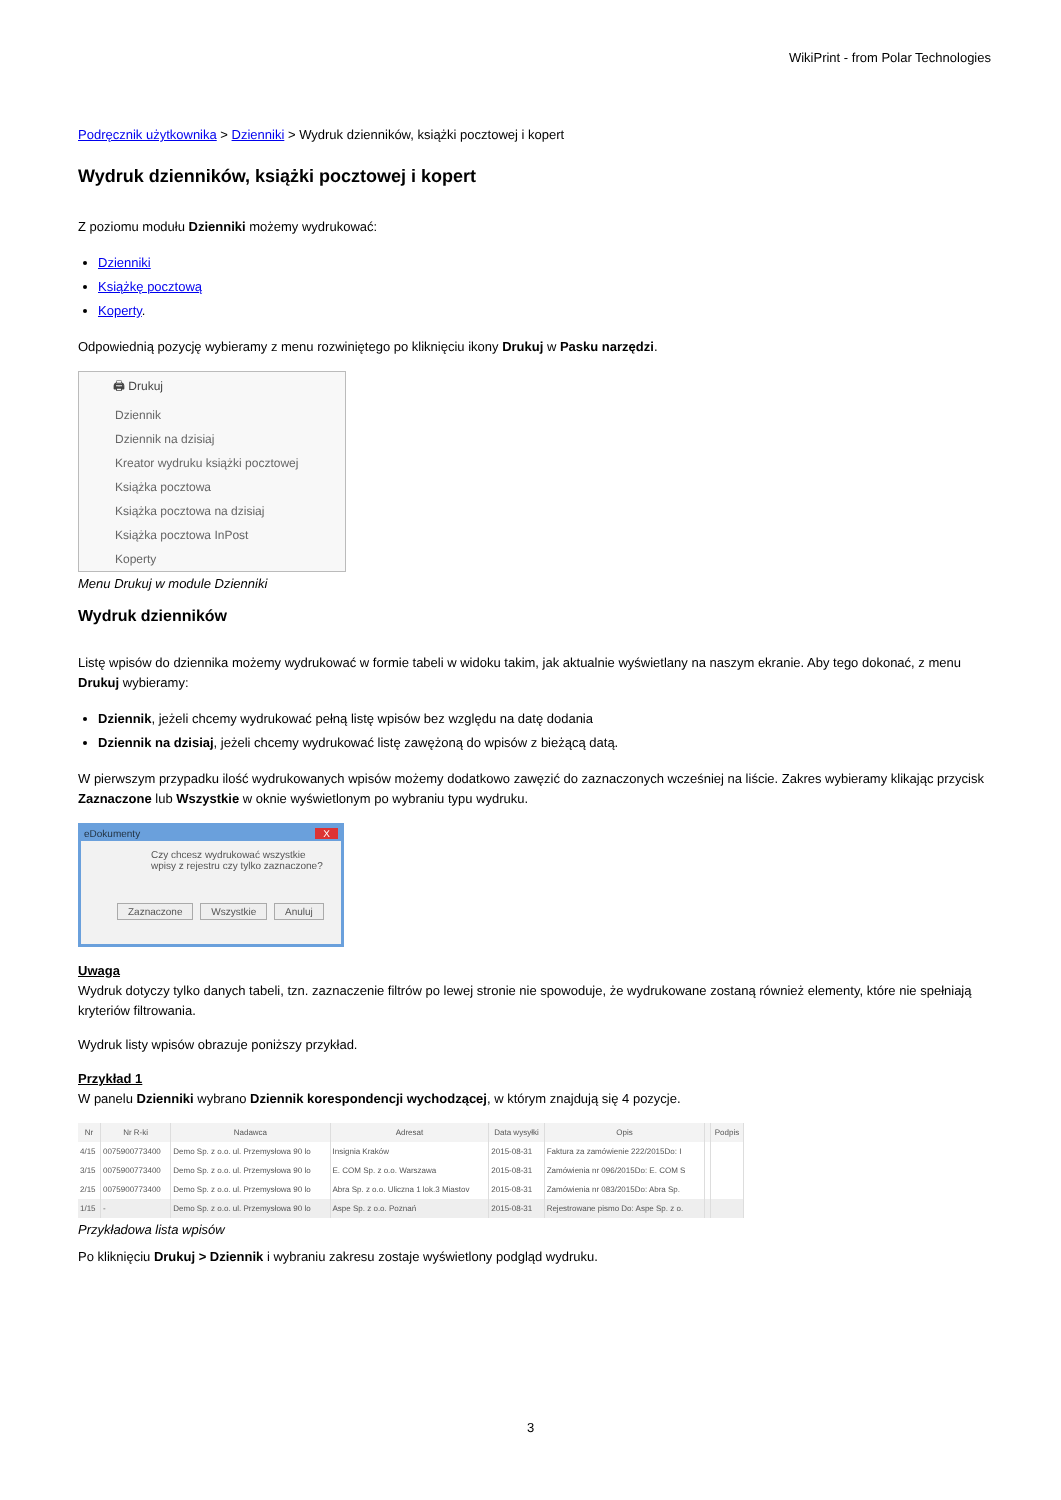WikiPrint - from Polar Technologies
Podręcznik użytkownika > Dzienniki > Wydruk dzienników, książki pocztowej i kopert
Wydruk dzienników, książki pocztowej i kopert
Z poziomu modułu Dzienniki możemy wydrukować:
Dzienniki
Książkę pocztową
Koperty.
Odpowiednią pozycję wybieramy z menu rozwiniętego po kliknięciu ikony Drukuj w Pasku narzędzi.
🖨 Drukuj
Dziennik
Dziennik na dzisiaj
Kreator wydruku książki pocztowej
Książka pocztowa
Książka pocztowa na dzisiaj
Książka pocztowa InPost
Koperty
Menu Drukuj w module Dzienniki
Wydruk dzienników
Listę wpisów do dziennika możemy wydrukować w formie tabeli w widoku takim, jak aktualnie wyświetlany na naszym ekranie. Aby tego dokonać, z menu Drukuj wybieramy:
Dziennik, jeżeli chcemy wydrukować pełną listę wpisów bez względu na datę dodania
Dziennik na dzisiaj, jeżeli chcemy wydrukować listę zawężoną do wpisów z bieżącą datą.
W pierwszym przypadku ilość wydrukowanych wpisów możemy dodatkowo zawęzić do zaznaczonych wcześniej na liście. Zakres wybieramy klikając przycisk Zaznaczone lub Wszystkie w oknie wyświetlonym po wybraniu typu wydruku.
eDokumenty X
Czy chcesz wydrukować wszystkie wpisy z rejestru czy tylko zaznaczone?
Zaznaczone Wszystkie Anuluj
Uwaga
Wydruk dotyczy tylko danych tabeli, tzn. zaznaczenie filtrów po lewej stronie nie spowoduje, że wydrukowane zostaną również elementy, które nie spełniają kryteriów filtrowania.
Wydruk listy wpisów obrazuje poniższy przykład.
Przykład 1
W panelu Dzienniki wybrano Dziennik korespondencji wychodzącej, w którym znajdują się 4 pozycje.
| Nr | Nr R-ki | Nadawca | Adresat | Data wysyłki | Opis | | Podpis |
| --- | --- | --- | --- | --- | --- | --- | --- |
| 4/15 | 0075900773400 | Demo Sp. z o.o. ul. Przemysłowa 90 lo | Insignia Kraków | 2015-08-31 | Faktura za zamówienie 222/2015Do: I | | |
| 3/15 | 0075900773400 | Demo Sp. z o.o. ul. Przemysłowa 90 lo | E. COM Sp. z o.o. Warszawa | 2015-08-31 | Zamówienia nr 096/2015Do: E. COM S | | |
| 2/15 | 0075900773400 | Demo Sp. z o.o. ul. Przemysłowa 90 lo | Abra Sp. z o.o. Uliczna 1 lok.3 Miastov | 2015-08-31 | Zamówienia nr 083/2015Do: Abra Sp. | | |
| 1/15 | - | Demo Sp. z o.o. ul. Przemysłowa 90 lo | Aspe Sp. z o.o. Poznań | 2015-08-31 | Rejestrowane pismo Do: Aspe Sp. z o. | | |
Przykładowa lista wpisów
Po kliknięciu Drukuj > Dziennik i wybraniu zakresu zostaje wyświetlony podgląd wydruku.
3